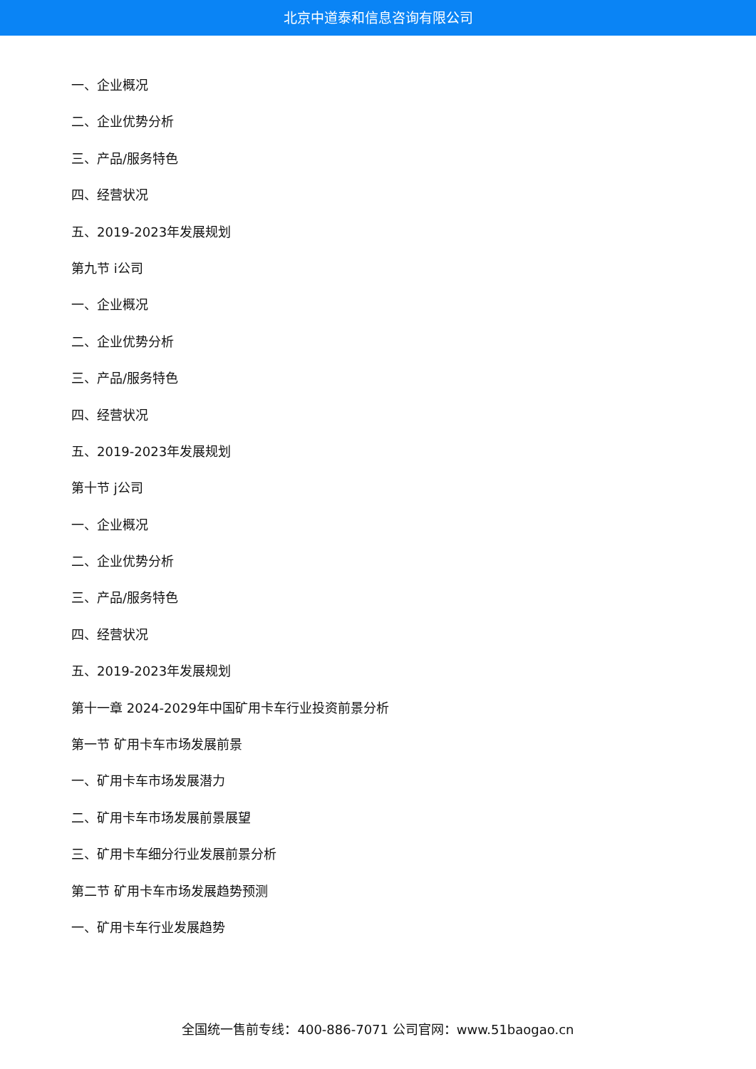北京中道泰和信息咨询有限公司
一、企业概况
二、企业优势分析
三、产品/服务特色
四、经营状况
五、2019-2023年发展规划
第九节 i公司
一、企业概况
二、企业优势分析
三、产品/服务特色
四、经营状况
五、2019-2023年发展规划
第十节 j公司
一、企业概况
二、企业优势分析
三、产品/服务特色
四、经营状况
五、2019-2023年发展规划
第十一章 2024-2029年中国矿用卡车行业投资前景分析
第一节 矿用卡车市场发展前景
一、矿用卡车市场发展潜力
二、矿用卡车市场发展前景展望
三、矿用卡车细分行业发展前景分析
第二节 矿用卡车市场发展趋势预测
一、矿用卡车行业发展趋势
全国统一售前专线：400-886-7071 公司官网：www.51baogao.cn